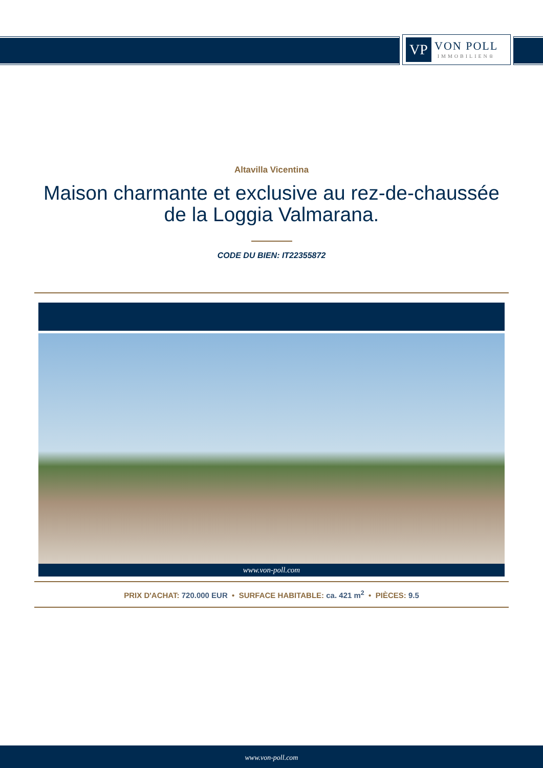VP
VON POLL
IMMOBILIEN®
Altavilla Vicentina
Maison charmante et exclusive au rez-de-chaussée de la Loggia Valmarana.
CODE DU BIEN: IT22355872
www.von-poll.com
PRIX D'ACHAT: 720.000 EUR • SURFACE HABITABLE: ca. 421 m<sup>2</sup> • PIÈCES: 9.5
www.von-poll.com